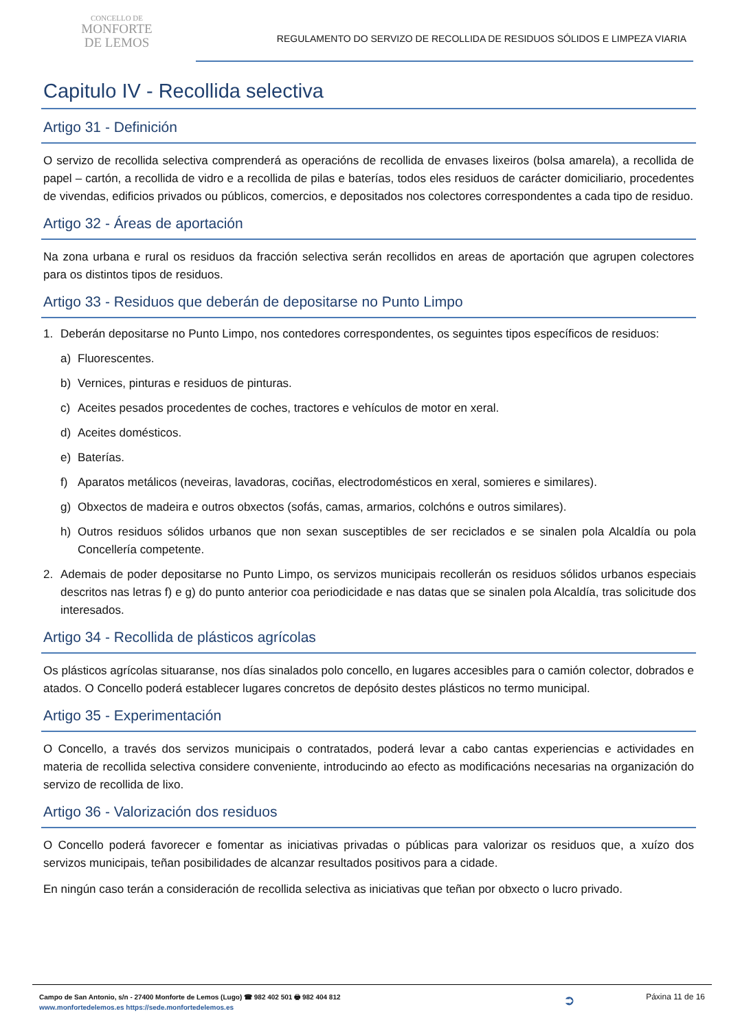CONCELLO DE
MONFORTE
DE LEMOS
REGULAMENTO DO SERVIZO DE RECOLLIDA DE RESIDUOS SÓLIDOS E LIMPEZA VIARIA
Capitulo IV - Recollida selectiva
Artigo 31 - Definición
O servizo de recollida selectiva comprenderá as operacións de recollida de envases lixeiros (bolsa amarela), a recollida de papel – cartón, a recollida de vidro e a recollida de pilas e baterías, todos eles residuos de carácter domiciliario, procedentes de vivendas, edificios privados ou públicos, comercios, e depositados nos colectores correspondentes a cada tipo de residuo.
Artigo 32 - Áreas de aportación
Na zona urbana e rural os residuos da fracción selectiva serán recollidos en areas de aportación que agrupen colectores para os distintos tipos de residuos.
Artigo 33 - Residuos que deberán de depositarse no Punto Limpo
1. Deberán depositarse no Punto Limpo, nos contedores correspondentes, os seguintes tipos específicos de residuos:
a) Fluorescentes.
b) Vernices, pinturas e residuos de pinturas.
c) Aceites pesados procedentes de coches, tractores e vehículos de motor en xeral.
d) Aceites domésticos.
e) Baterías.
f) Aparatos metálicos (neveiras, lavadoras, cociñas, electrodomésticos en xeral, somieres e similares).
g) Obxectos de madeira e outros obxectos (sofás, camas, armarios, colchóns e outros similares).
h) Outros residuos sólidos urbanos que non sexan susceptibles de ser reciclados e se sinalen pola Alcaldía ou pola Concellería competente.
2. Ademais de poder depositarse no Punto Limpo, os servizos municipais recollerán os residuos sólidos urbanos especiais descritos nas letras f) e g) do punto anterior coa periodicidade e nas datas que se sinalen pola Alcaldía, tras solicitude dos interesados.
Artigo 34 - Recollida de plásticos agrícolas
Os plásticos agrícolas situaranse, nos días sinalados polo concello, en lugares accesibles para o camión colector, dobrados e atados. O Concello poderá establecer lugares concretos de depósito destes plásticos no termo municipal.
Artigo 35 - Experimentación
O Concello, a través dos servizos municipais o contratados, poderá levar a cabo cantas experiencias e actividades en materia de recollida selectiva considere conveniente, introducindo ao efecto as modificacións necesarias na organización do servizo de recollida de lixo.
Artigo 36 - Valorización dos residuos
O Concello poderá favorecer e fomentar as iniciativas privadas o públicas para valorizar os residuos que, a xuízo dos servizos municipais, teñan posibilidades de alcanzar resultados positivos para a cidade.
En ningún caso terán a consideración de recollida selectiva as iniciativas que teñan por obxecto o lucro privado.
Campo de San Antonio, s/n - 27400 Monforte de Lemos (Lugo) ☎ 982 402 501 🖶 982 404 812
www.monfortedelemos.es https://sede.monfortedelemos.es
➲
Páxina 11 de 16